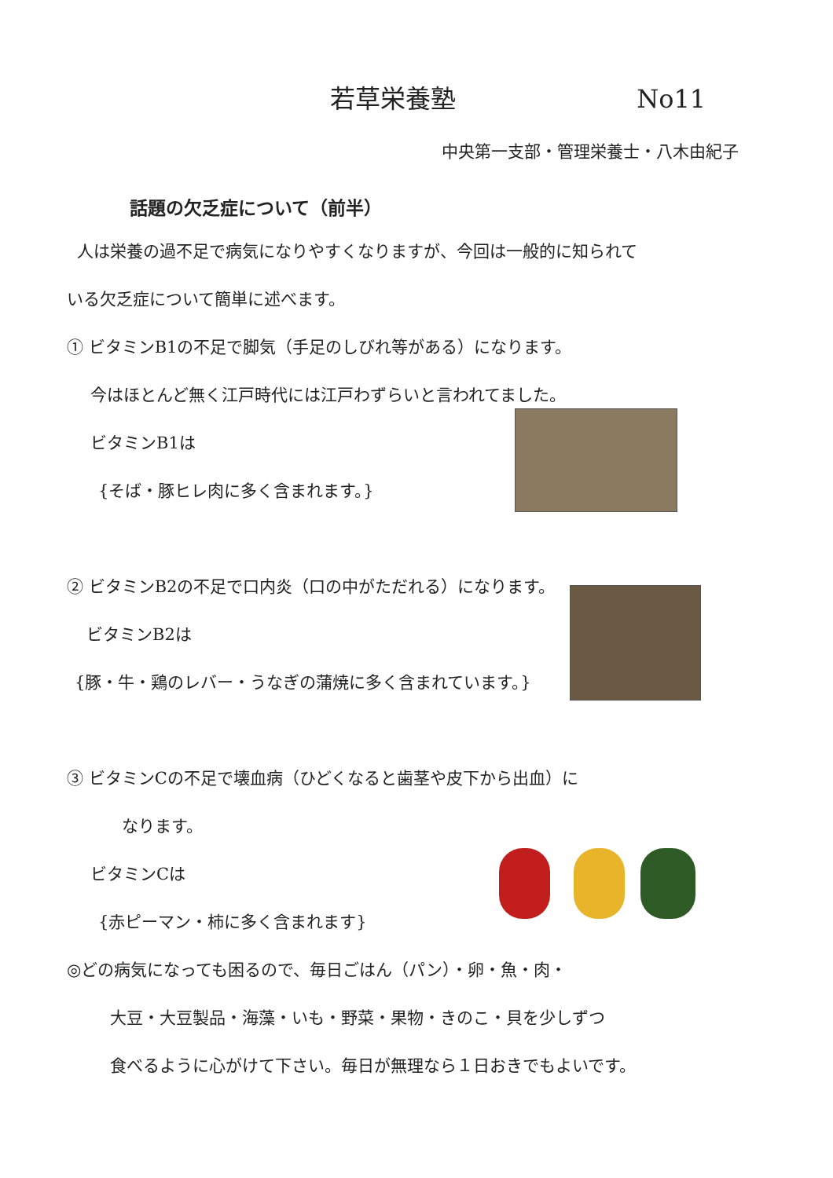若草栄養塾 No11
中央第一支部・管理栄養士・八木由紀子
話題の欠乏症について（前半）
人は栄養の過不足で病気になりやすくなりますが、今回は一般的に知られて
いる欠乏症について簡単に述べます。
① ビタミンB1の不足で脚気（手足のしびれ等がある）になります。
今はほとんど無く江戸時代には江戸わずらいと言われてました。
ビタミンB1は
{そば・豚ヒレ肉に多く含まれます。}
② ビタミンB2の不足で口内炎（口の中がただれる）になります。
ビタミンB2は
{豚・牛・鶏のレバー・うなぎの蒲焼に多く含まれています。}
③ ビタミンCの不足で壊血病（ひどくなると歯茎や皮下から出血）に
なります。
ビタミンCは
{赤ピーマン・柿に多く含まれます}
◎どの病気になっても困るので、毎日ごはん（パン）・卵・魚・肉・
大豆・大豆製品・海藻・いも・野菜・果物・きのこ・貝を少しずつ
食べるように心がけて下さい。毎日が無理なら１日おきでもよいです。